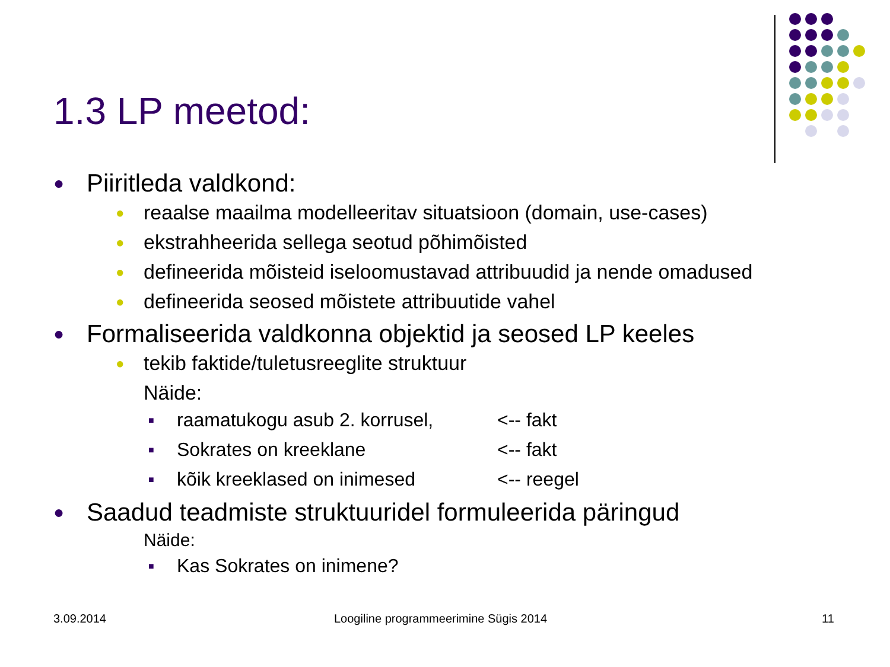1.3 LP meetod:
● Piiritleda valdkond:
● reaalse maailma modelleeritav situatsioon (domain, use-cases)
● ekstrahheerida sellega seotud põhimõisted
● defineerida mõisteid iseloomustavad attribuudid ja nende omadused
● defineerida seosed mõistete attribuutide vahel
● Formaliseerida valdkonna objektid ja seosed LP keeles
● tekib faktide/tuletusreeglite struktuur
Näide:
■ raamatukogu asub 2. korrusel, <-- fakt
■ Sokrates on kreeklane <-- fakt
■ kõik kreeklased on inimesed <-- reegel
● Saadud teadmiste struktuuridel formuleerida päringud
Näide:
■ Kas Sokrates on inimene?
3.09.2014
Loogiline programmeerimine Sügis 2014
11